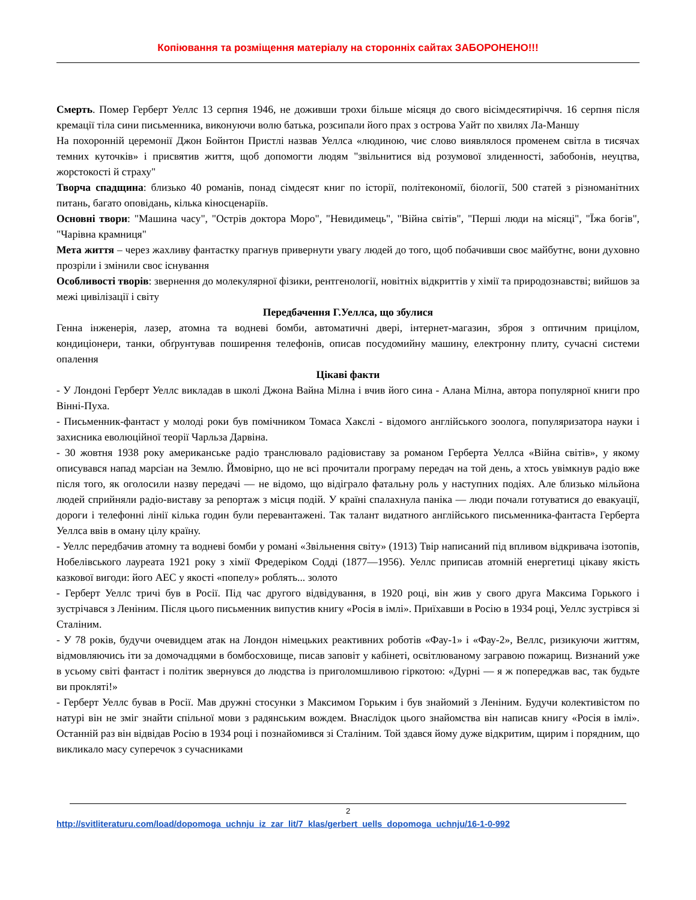Копіювання та розміщення матеріалу на сторонніх сайтах ЗАБОРОНЕНО!!!
Смерть. Помер Герберт Уеллс 13 серпня 1946, не доживши трохи більше місяця до свого вісімдесятиріччя. 16 серпня після кремації тіла сини письменника, виконуючи волю батька, розсипали його прах з острова Уайт по хвилях Ла-Маншу
На похоронній церемонії Джон Бойнтон Пристлі назвав Уеллса «людиною, чиє слово виявлялося променем світла в тисячах темних куточків» і присвятив життя, щоб допомогти людям "звільнитися від розумової злиденності, забобонів, неуцтва, жорстокості й страху"
Творча спадщина: близько 40 романів, понад сімдесят книг по історії, політекономії, біології, 500 статей з різноманітних питань, багато оповідань, кілька кіносценаріїв.
Основні твори: "Машина часу", "Острів доктора Моро", "Невидимець", "Війна світів", "Перші люди на місяці", "Їжа богів", "Чарівна крамниця"
Мета життя – через жахливу фантастку прагнув привернути увагу людей до того, щоб побачивши своє майбутнє, вони духовно прозріли і змінили своє існування
Особливості творів: звернення до молекулярної фізики, рентгенології, новітніх відкриттів у хімії та природознавстві; вийшов за межі цивілізації і світу
Передбачення Г.Уеллса, що збулися
Генна інженерія, лазер, атомна та водневі бомби, автоматичні двері, інтернет-магазин, зброя з оптичним прицілом, кондиціонери, танки, обґрунтував поширення телефонів, описав посудомийну машину, електронну плиту, сучасні системи опалення
Цікаві факти
- У Лондоні Герберт Уеллс викладав в школі Джона Вайна Мілна і вчив його сина - Алана Мілна, автора популярної книги про Вінні-Пуха.
- Письменник-фантаст у молоді роки був помічником Томаса Хакслі - відомого англійського зоолога, популяризатора науки і захисника еволюційної теорії Чарльза Дарвіна.
- 30 жовтня 1938 року американське радіо транслювало радіовиставу за романом Герберта Уеллса «Війна світів», у якому описувався напад марсіан на Землю. Ймовірно, що не всі прочитали програму передач на той день, а хтось увімкнув радіо вже після того, як оголосили назву передачі — не відомо, що відіграло фатальну роль у наступних подіях. Але близько мільйона людей сприйняли радіо-виставу за репортаж з місця подій. У країні спалахнула паніка — люди почали готуватися до евакуації, дороги і телефонні лінії кілька годин були перевантажені. Так талант видатного англійського письменника-фантаста Герберта Уеллса ввів в оману цілу країну.
- Уеллс передбачив атомну та водневі бомби у романі «Звільнення світу» (1913) Твір написаний під впливом відкривача ізотопів, Нобелівського лауреата 1921 року з хімії Фредеріком Содді (1877—1956). Уеллс приписав атомній енергетиці цікаву якість казкової вигоди: його АЕС у якості «попелу» роблять... золото
- Герберт Уеллс тричі був в Росії. Під час другого відвідування, в 1920 році, він жив у свого друга Максима Горького і зустрічався з Леніним. Після цього письменник випустив книгу «Росія в імлі». Приїхавши в Росію в 1934 році, Уеллс зустрівся зі Сталіним.
- У 78 років, будучи очевидцем атак на Лондон німецьких реактивних роботів «Фау-1» і «Фау-2», Веллс, ризикуючи життям, відмовляючись іти за домочадцями в бомбосховище, писав заповіт у кабінеті, освітлюваному загравою пожарищ. Визнаний уже в усьому світі фантаст і політик звернувся до людства із приголомшливою гіркотою: «Дурні — я ж попереджав вас, так будьте ви прокляті!»
- Герберт Уеллс бував в Росії. Мав дружні стосунки з Максимом Горьким і був знайомий з Леніним. Будучи колективістом по натурі він не зміг знайти спільної мови з радянським вождем. Внаслідок цього знайомства він написав книгу «Росія в імлі». Останній раз він відвідав Росію в 1934 році і познайомився зі Сталіним. Той здався йому дуже відкритим, щирим і порядним, що викликало масу суперечок з сучасниками
2
http://svitliteraturu.com/load/dopomoga_uchnju_iz_zar_lit/7_klas/gerbert_uells_dopomoga_uchnju/16-1-0-992